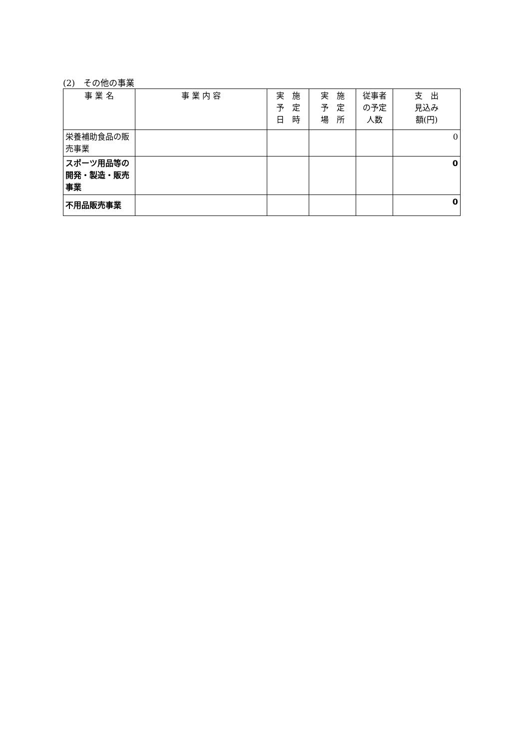(2)　その他の事業
| 事 業 名 | 事 業 内 容 | 実 施 予 定 日 時 | 実 施 予 定 場 所 | 従事者 の予定 人数 | 支 出 見込み 額(円) |
| --- | --- | --- | --- | --- | --- |
| 栄養補助食品の販売事業 | | | | | 0 |
| スポーツ用品等の開発・製造・販売事業 | | | | | 0 |
| 不用品販売事業 | | | | | 0 |